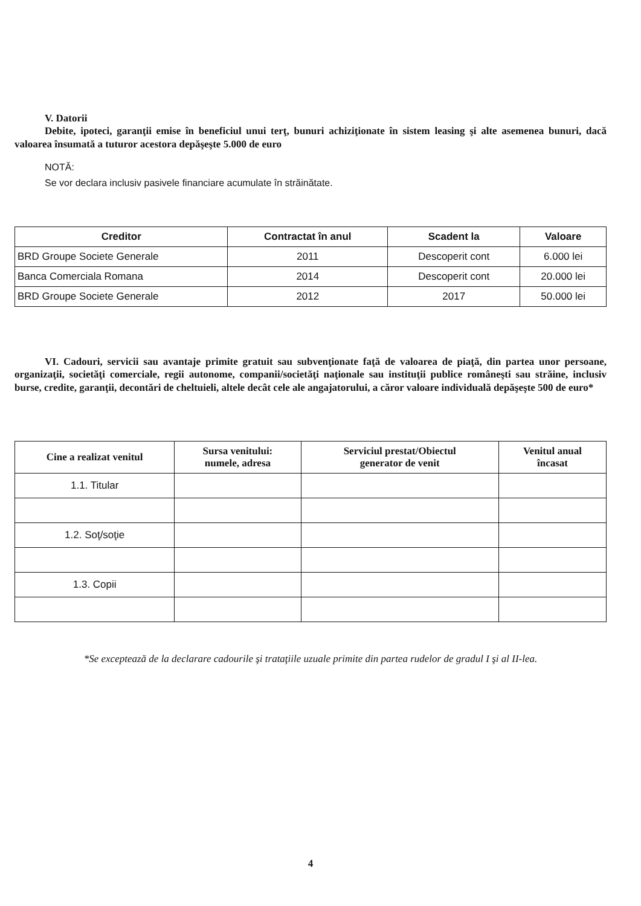V. Datorii
Debite, ipoteci, garanţii emise în beneficiul unui terţ, bunuri achiziţionate în sistem leasing şi alte asemenea bunuri, dacă valoarea însumată a tuturor acestora depăşeşte 5.000 de euro
NOTĂ:
Se vor declara inclusiv pasivele financiare acumulate în străinătate.
| Creditor | Contractat în anul | Scadent la | Valoare |
| --- | --- | --- | --- |
| BRD Groupe Societe Generale | 2011 | Descoperit cont | 6.000 lei |
| Banca Comerciala Romana | 2014 | Descoperit cont | 20.000 lei |
| BRD Groupe Societe Generale | 2012 | 2017 | 50.000 lei |
VI. Cadouri, servicii sau avantaje primite gratuit sau subvenţionate faţă de valoarea de piaţă, din partea unor persoane, organizaţii, societăţi comerciale, regii autonome, companii/societăţi naţionale sau instituţii publice româneşti sau străine, inclusiv burse, credite, garanţii, decontări de cheltuieli, altele decât cele ale angajatorului, a căror valoare individuală depăşeşte 500 de euro*
| Cine a realizat venitul | Sursa venitului: numele, adresa | Serviciul prestat/Obiectul generator de venit | Venitul anual încasat |
| --- | --- | --- | --- |
| 1.1. Titular | | | |
| 1.2. Soţ/soţie | | | |
| 1.3. Copii | | | |
*Se exceptează de la declarare cadourile şi trataţiile uzuale primite din partea rudelor de gradul I şi al II-lea.
4